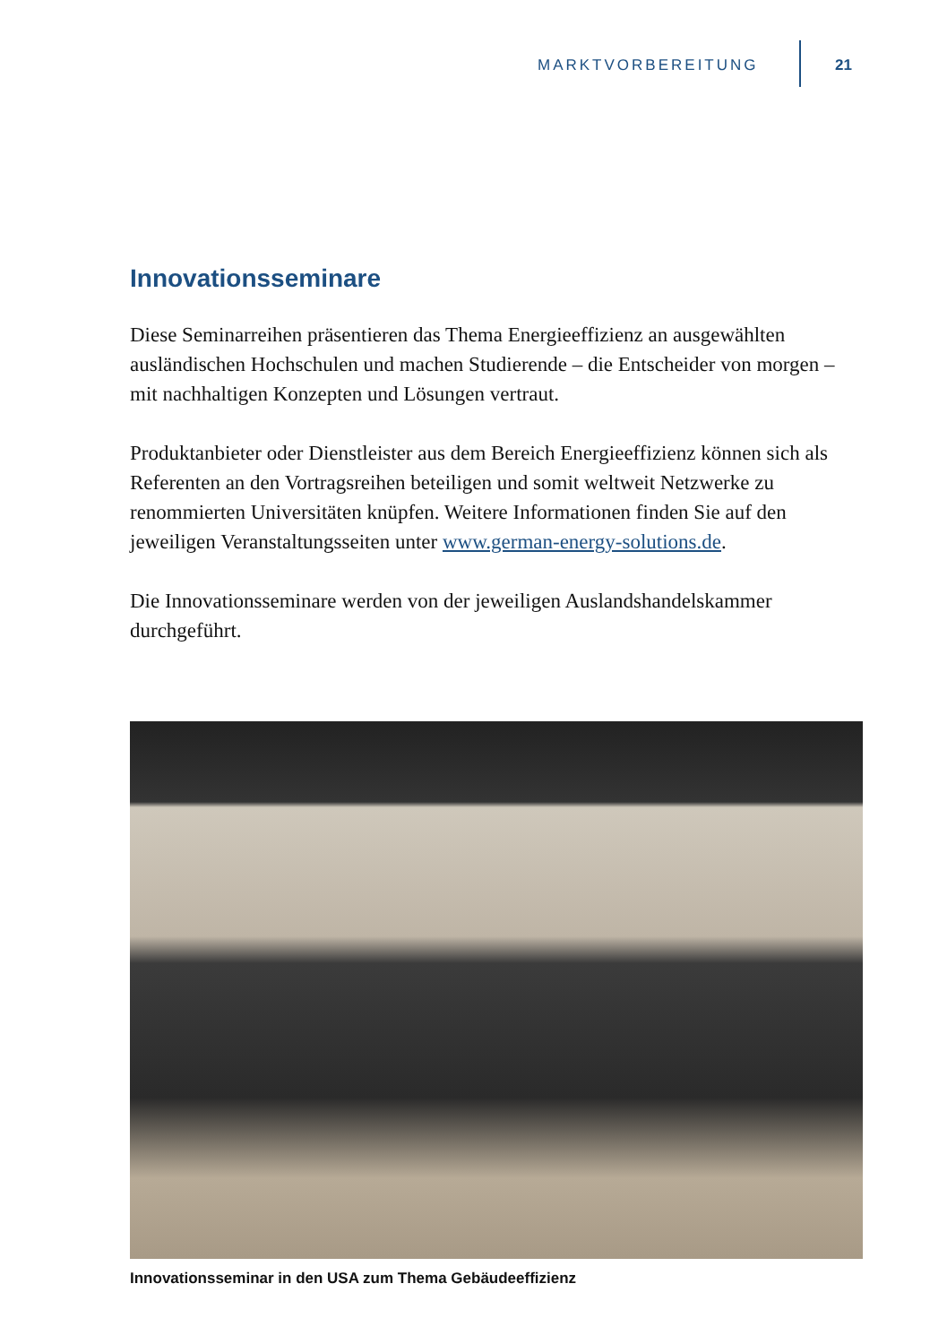MARKTVORBEREITUNG 21
Innovationsseminare
Diese Seminarreihen präsentieren das Thema Energieeffizienz an ausgewählten ausländischen Hochschulen und machen Studierende – die Entscheider von morgen – mit nachhaltigen Konzepten und Lösungen vertraut.
Produktanbieter oder Dienstleister aus dem Bereich Energieeffizienz können sich als Referenten an den Vortragsreihen beteiligen und somit weltweit Netzwerke zu renommierten Universitäten knüpfen. Weitere Informationen finden Sie auf den jeweiligen Veranstaltungsseiten unter www.german-energy-solutions.de.
Die Innovationsseminare werden von der jeweiligen Auslandshandelskammer durchgeführt.
Innovationsseminar in den USA zum Thema Gebäudeeffizienz